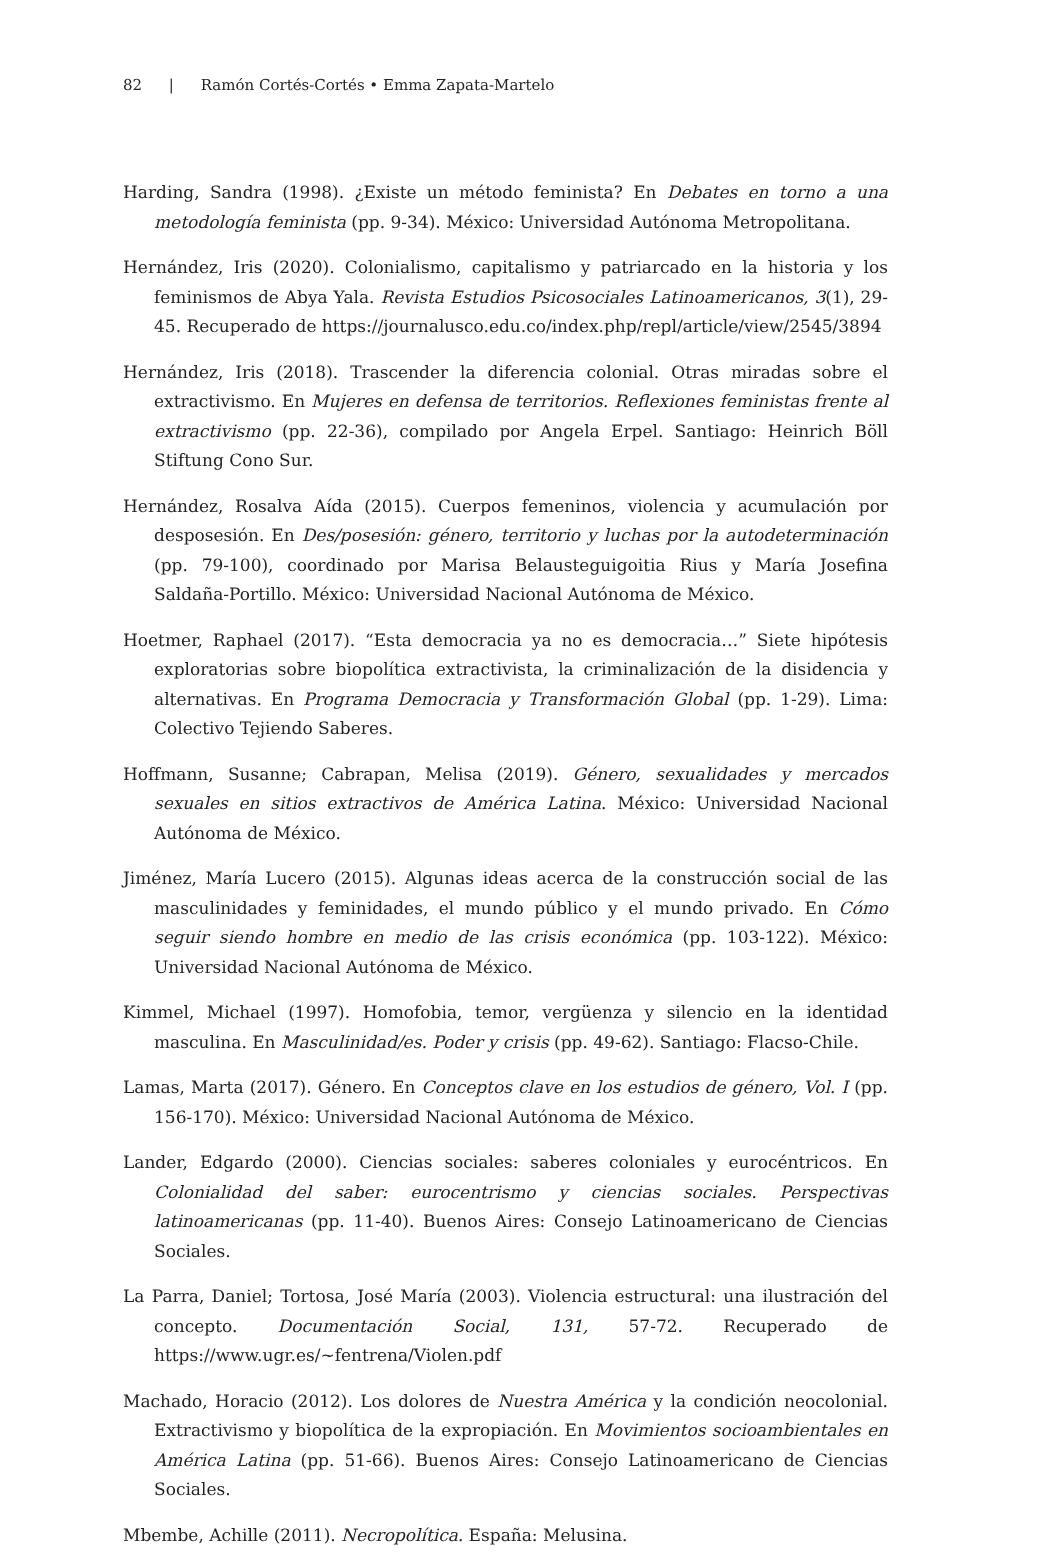82 | Ramón Cortés-Cortés • Emma Zapata-Martelo
Harding, Sandra (1998). ¿Existe un método feminista? En Debates en torno a una metodología feminista (pp. 9-34). México: Universidad Autónoma Metropolitana.
Hernández, Iris (2020). Colonialismo, capitalismo y patriarcado en la historia y los feminismos de Abya Yala. Revista Estudios Psicosociales Latinoamericanos, 3(1), 29-45. Recuperado de https://journalusco.edu.co/index.php/repl/article/view/2545/3894
Hernández, Iris (2018). Trascender la diferencia colonial. Otras miradas sobre el extractivismo. En Mujeres en defensa de territorios. Reflexiones feministas frente al extractivismo (pp. 22-36), compilado por Angela Erpel. Santiago: Heinrich Böll Stiftung Cono Sur.
Hernández, Rosalva Aída (2015). Cuerpos femeninos, violencia y acumulación por desposesión. En Des/posesión: género, territorio y luchas por la autodeterminación (pp. 79-100), coordinado por Marisa Belausteguigoitia Rius y María Josefina Saldaña-Portillo. México: Universidad Nacional Autónoma de México.
Hoetmer, Raphael (2017). “Esta democracia ya no es democracia…” Siete hipótesis exploratorias sobre biopolítica extractivista, la criminalización de la disidencia y alternativas. En Programa Democracia y Transformación Global (pp. 1-29). Lima: Colectivo Tejiendo Saberes.
Hoffmann, Susanne; Cabrapan, Melisa (2019). Género, sexualidades y mercados sexuales en sitios extractivos de América Latina. México: Universidad Nacional Autónoma de México.
Jiménez, María Lucero (2015). Algunas ideas acerca de la construcción social de las masculinidades y feminidades, el mundo público y el mundo privado. En Cómo seguir siendo hombre en medio de las crisis económica (pp. 103-122). México: Universidad Nacional Autónoma de México.
Kimmel, Michael (1997). Homofobia, temor, vergüenza y silencio en la identidad masculina. En Masculinidad/es. Poder y crisis (pp. 49-62). Santiago: Flacso-Chile.
Lamas, Marta (2017). Género. En Conceptos clave en los estudios de género, Vol. I (pp. 156-170). México: Universidad Nacional Autónoma de México.
Lander, Edgardo (2000). Ciencias sociales: saberes coloniales y eurocéntricos. En Colonialidad del saber: eurocentrismo y ciencias sociales. Perspectivas latinoamericanas (pp. 11-40). Buenos Aires: Consejo Latinoamericano de Ciencias Sociales.
La Parra, Daniel; Tortosa, José María (2003). Violencia estructural: una ilustración del concepto. Documentación Social, 131, 57-72. Recuperado de https://www.ugr.es/~fentrena/Violen.pdf
Machado, Horacio (2012). Los dolores de Nuestra América y la condición neocolonial. Extractivismo y biopolítica de la expropiación. En Movimientos socioambientales en América Latina (pp. 51-66). Buenos Aires: Consejo Latinoamericano de Ciencias Sociales.
Mbembe, Achille (2011). Necropolítica. España: Melusina.